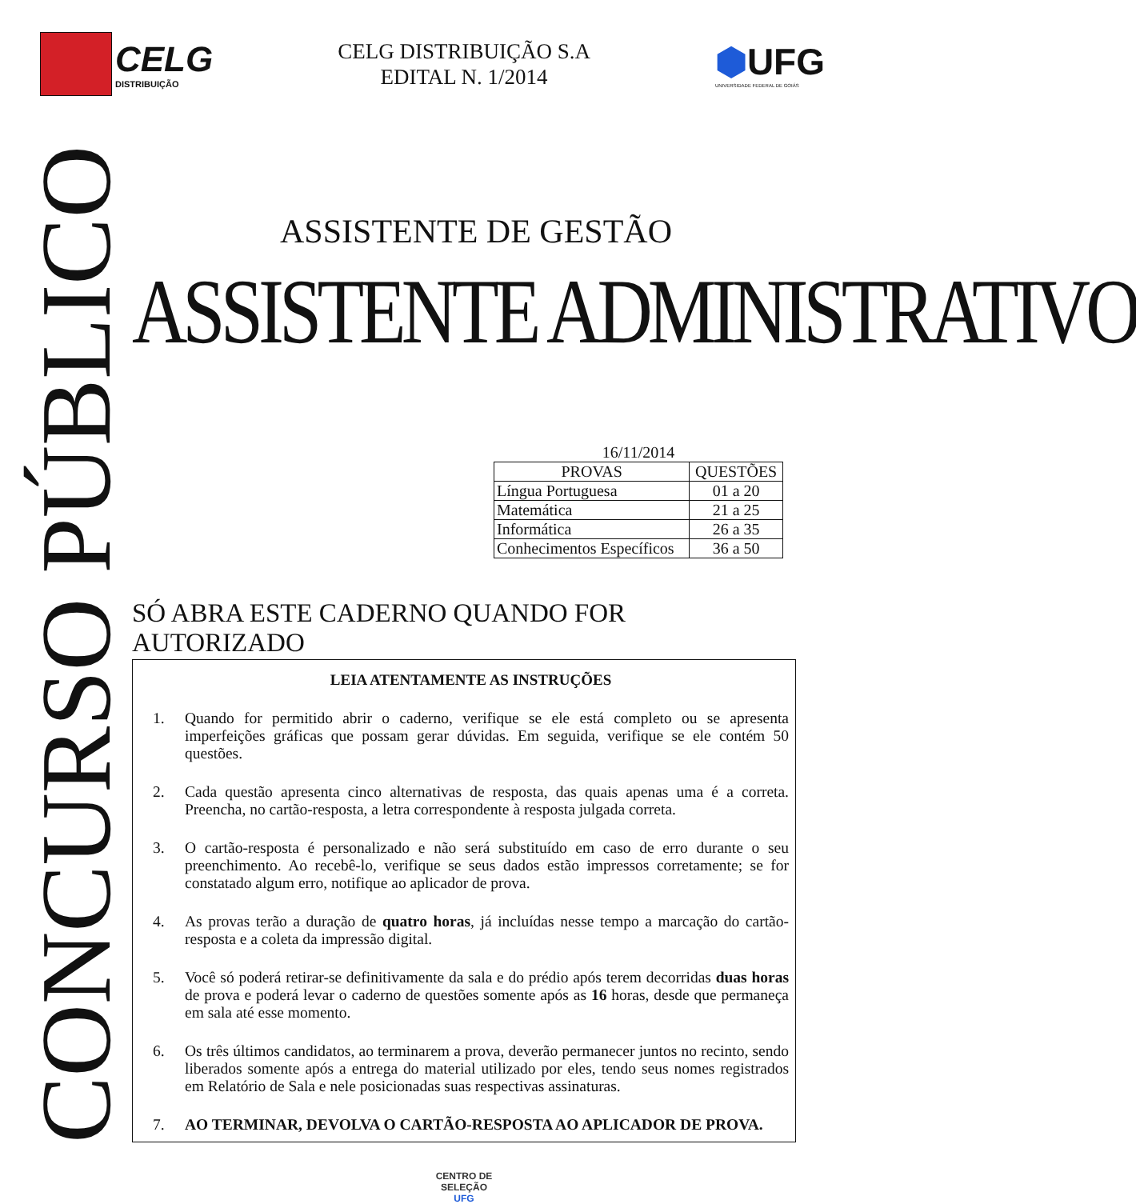CELG
DISTRIBUIÇÃO
CELG DISTRIBUIÇÃO S.A
EDITAL N. 1/2014
⬢UFG
UNIVERSIDADE FEDERAL DE GOIÁS
CONCURSO PÚBLICO
ASSISTENTE DE GESTÃO
ASSISTENTE ADMINISTRATIVO
16/11/2014
| PROVAS | QUESTÕES |
| --- | --- |
| Língua Portuguesa | 01 a 20 |
| Matemática | 21 a 25 |
| Informática | 26 a 35 |
| Conhecimentos Específicos | 36 a 50 |
SÓ ABRA ESTE CADERNO QUANDO FOR AUTORIZADO
LEIA ATENTAMENTE AS INSTRUÇÕES
1. Quando for permitido abrir o caderno, verifique se ele está completo ou se apresenta imperfeições gráficas que possam gerar dúvidas. Em seguida, verifique se ele contém 50 questões.
2. Cada questão apresenta cinco alternativas de resposta, das quais apenas uma é a correta. Preencha, no cartão-resposta, a letra correspondente à resposta julgada correta.
3. O cartão-resposta é personalizado e não será substituído em caso de erro durante o seu preenchimento. Ao recebê-lo, verifique se seus dados estão impressos corretamente; se for constatado algum erro, notifique ao aplicador de prova.
4. As provas terão a duração de quatro horas, já incluídas nesse tempo a marcação do cartão-resposta e a coleta da impressão digital.
5. Você só poderá retirar-se definitivamente da sala e do prédio após terem decorridas duas horas de prova e poderá levar o caderno de questões somente após as 16 horas, desde que permaneça em sala até esse momento.
6. Os três últimos candidatos, ao terminarem a prova, deverão permanecer juntos no recinto, sendo liberados somente após a entrega do material utilizado por eles, tendo seus nomes registrados em Relatório de Sala e nele posicionadas suas respectivas assinaturas.
7. AO TERMINAR, DEVOLVA O CARTÃO-RESPOSTA AO APLICADOR DE PROVA.
CENTRO DE
SELEÇÃO
UFG